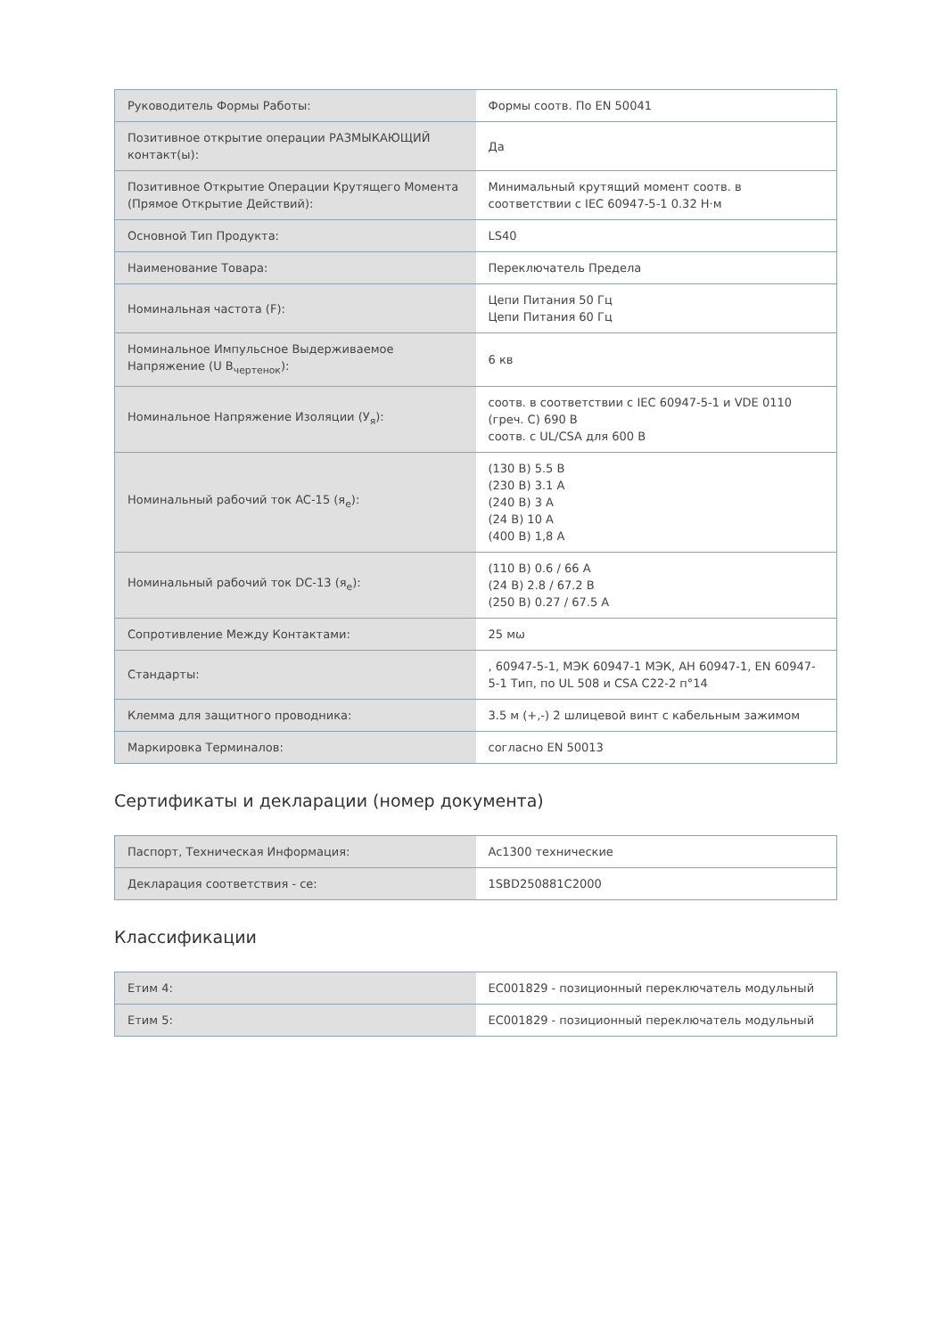| Руководитель Формы Работы: | Формы соотв. По EN 50041 |
| Позитивное открытие операции РАЗМЫКАЮЩИЙ контакт(ы): | Да |
| Позитивное Открытие Операции Крутящего Момента (Прямое Открытие Действий): | Минимальный крутящий момент соотв. в соответствии с IEC 60947-5-1 0.32 Н·м |
| Основной Тип Продукта: | LS40 |
| Наименование Товара: | Переключатель Предела |
| Номинальная частота (F): | Цепи Питания 50 Гц Цепи Питания 60 Гц |
| Номинальное Импульсное Выдерживаемое Напряжение (U В<sub>чертенок</sub>): | 6 кв |
| Номинальное Напряжение Изоляции (У<sub>я</sub>): | соотв. в соответствии с IEC 60947-5-1 и VDE 0110 (греч. C) 690 В соотв. с UL/CSA для 600 В |
| Номинальный рабочий ток AC-15 (я<sub>e</sub>): | (130 В) 5.5 В (230 В) 3.1 А (240 В) 3 А (24 В) 10 А (400 В) 1,8 А |
| Номинальный рабочий ток DC-13 (я<sub>e</sub>): | (110 В) 0.6 / 66 А (24 В) 2.8 / 67.2 В (250 В) 0.27 / 67.5 А |
| Сопротивление Между Контактами: | 25 мω |
| Стандарты: | , 60947-5-1, МЭК 60947-1 МЭК, АН 60947-1, EN 60947-5-1 Тип, по UL 508 и CSA C22-2 п°14 |
| Клемма для защитного проводника: | 3.5 м (+,-) 2 шлицевой винт с кабельным зажимом |
| Маркировка Терминалов: | согласно EN 50013 |
Сертификаты и декларации (номер документа)
| Паспорт, Техническая Информация: | Ac1300 технические |
| Декларация соответствия - се: | 1SBD250881C2000 |
Классификации
| Етим 4: | EC001829 - позиционный переключатель модульный |
| Етим 5: | EC001829 - позиционный переключатель модульный |